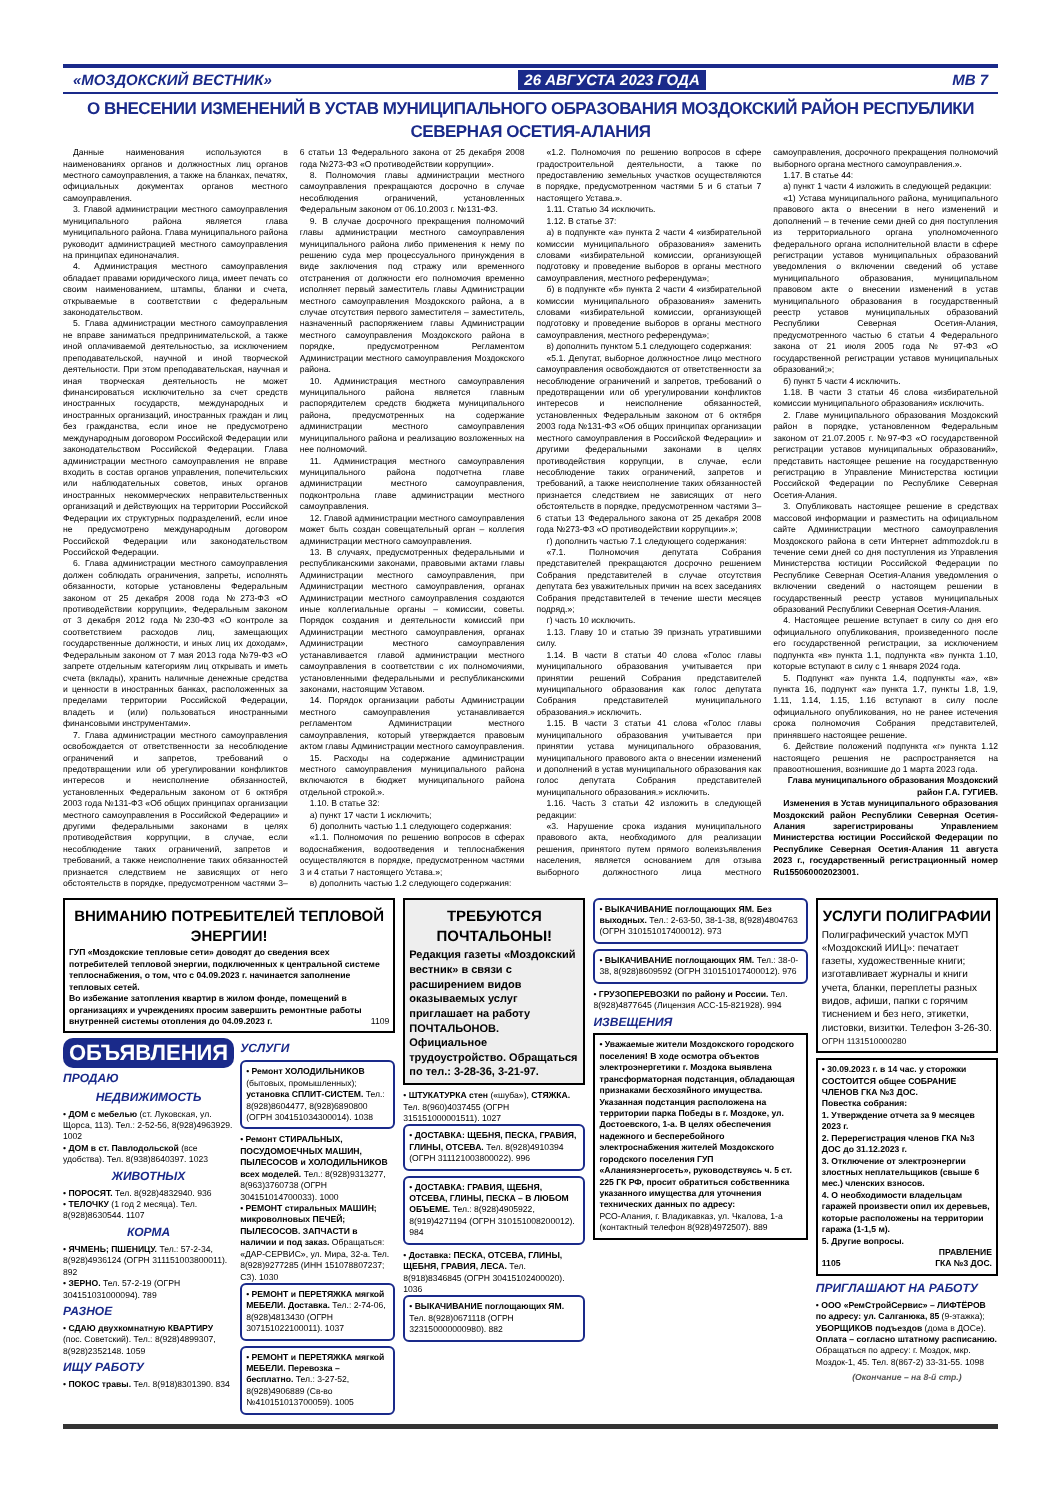«МОЗДОКСКИЙ ВЕСТНИК» 26 АВГУСТА 2023 ГОДА МВ 7
О ВНЕСЕНИИ ИЗМЕНЕНИЙ В УСТАВ МУНИЦИПАЛЬНОГО ОБРАЗОВАНИЯ МОЗДОКСКИЙ РАЙОН РЕСПУБЛИКИ СЕВЕРНАЯ ОСЕТИЯ-АЛАНИЯ
Данные наименования используются в наименованиях органов и должностных лиц органов местного самоуправления, а также на бланках, печатях, официальных документах органов местного самоуправления.
3. Главой администрации местного самоуправления муниципального района является глава муниципального района. Глава муниципального района руководит администрацией местного самоуправления на принципах единоначалия.
4. Администрация местного самоуправления обладает правами юридического лица, имеет печать со своим наименованием, штампы, бланки и счета, открываемые в соответствии с федеральным законодательством.
5. Глава администрации местного самоуправления не вправе заниматься предпринимательской, а также иной оплачиваемой деятельностью, за исключением преподавательской, научной и иной творческой деятельности. При этом преподавательская, научная и иная творческая деятельность не может финансироваться исключительно за счет средств иностранных государств, международных и иностранных организаций, иностранных граждан и лиц без гражданства, если иное не предусмотрено международным договором Российской Федерации или законодательством Российской Федерации. Глава администрации местного самоуправления не вправе входить в состав органов управления, попечительских или наблюдательных советов, иных органов иностранных некоммерческих неправительственных организаций и действующих на территории Российской Федерации их структурных подразделений, если иное не предусмотрено международным договором Российской Федерации или законодательством Российской Федерации.
6. Глава администрации местного самоуправления должен соблюдать ограничения, запреты, исполнять обязанности, которые установлены Федеральным законом от 25 декабря 2008 года №273-ФЗ «О противодействии коррупции», Федеральным законом от 3 декабря 2012 года №230-ФЗ «О контроле за соответствием расходов лиц, замещающих государственные должности, и иных лиц их доходам», Федеральным законом от 7 мая 2013 года №79-ФЗ «О запрете отдельным категориям лиц открывать и иметь счета (вклады), хранить наличные денежные средства и ценности в иностранных банках, расположенных за пределами территории Российской Федерации, владеть и (или) пользоваться иностранными финансовыми инструментами».
7. Глава администрации местного самоуправления освобождается от ответственности за несоблюдение ограничений и запретов, требований о предотвращении или об урегулировании конфликтов интересов и неисполнение обязанностей, установленных Федеральным законом от 6 октября 2003 года №131-ФЗ «Об общих принципах организации местного самоуправления в Российской Федерации» и другими федеральными законами в целях противодействия коррупции, в случае, если несоблюдение таких ограничений, запретов и требований, а также неисполнение таких обязанностей признается следствием не зависящих от него обстоятельств в порядке, предусмотренном частями 3–6 статьи 13 Федерального закона от 25 декабря 2008 года №273-ФЗ «О противодействии коррупции».
8. Полномочия главы администрации местного самоуправления прекращаются досрочно в случае несоблюдения ограничений, установленных Федеральным законом от 06.10.2003 г. №131-ФЗ.
9. В случае досрочного прекращения полномочий главы администрации местного самоуправления муниципального района либо применения к нему по решению суда мер процессуального принуждения в виде заключения под стражу или временного отстранения от должности его полномочия временно исполняет первый заместитель главы Администрации местного самоуправления Моздокского района, а в случае отсутствия первого заместителя – заместитель, назначенный распоряжением главы Администрации местного самоуправления Моздокского района в порядке, предусмотренном Регламентом Администрации местного самоуправления Моздокского района.
10. Администрация местного самоуправления муниципального района является главным распорядителем средств бюджета муниципального района, предусмотренных на содержание администрации местного самоуправления муниципального района и реализацию возложенных на нее полномочий.
11. Администрация местного самоуправления муниципального района подотчетна главе администрации местного самоуправления, подконтрольна главе администрации местного самоуправления.
12. Главой администрации местного самоуправления может быть создан совещательный орган – коллегия администрации местного самоуправления.
13. В случаях, предусмотренных федеральными и республиканскими законами, правовыми актами главы Администрации местного самоуправления, при Администрации местного самоуправления, органах Администрации местного самоуправления создаются иные коллегиальные органы – комиссии, советы. Порядок создания и деятельности комиссий при Администрации местного самоуправления, органах Администрации местного самоуправления устанавливается главой администрации местного самоуправления в соответствии с их полномочиями, установленными федеральными и республиканскими законами, настоящим Уставом.
14. Порядок организации работы Администрации местного самоуправления устанавливается регламентом Администрации местного самоуправления, который утверждается правовым актом главы Администрации местного самоуправления.
15. Расходы на содержание администрации местного самоуправления муниципального района включаются в бюджет муниципального района отдельной строкой.».
1.10. В статье 32:
а) пункт 17 части 1 исключить;
б) дополнить частью 1.1 следующего содержания:
«1.1. Полномочия по решению вопросов в сферах водоснабжения, водоотведения и теплоснабжения осуществляются в порядке, предусмотренном частями 3 и 4 статьи 7 настоящего Устава.»;
в) дополнить частью 1.2 следующего содержания:
«1.2. Полномочия по решению вопросов в сфере градостроительной деятельности, а также по предоставлению земельных участков осуществляются в порядке, предусмотренном частями 5 и 6 статьи 7 настоящего Устава.».
1.11. Статью 34 исключить.
1.12. В статье 37:
а) в подпункте «а» пункта 2 части 4 «избирательной комиссии муниципального образования» заменить словами «избирательной комиссии, организующей подготовку и проведение выборов в органы местного самоуправления, местного референдума»;
б) в подпункте «б» пункта 2 части 4 «избирательной комиссии муниципального образования» заменить словами «избирательной комиссии, организующей подготовку и проведение выборов в органы местного самоуправления, местного референдума»;
в) дополнить пунктом 5.1 следующего содержания:
«5.1. Депутат, выборное должностное лицо местного самоуправления освобождаются от ответственности за несоблюдение ограничений и запретов, требований о предотвращении или об урегулировании конфликтов интересов и неисполнение обязанностей, установленных Федеральным законом от 6 октября 2003 года №131-ФЗ «Об общих принципах организации местного самоуправления в Российской Федерации» и другими федеральными законами в целях противодействия коррупции, в случае, если несоблюдение таких ограничений, запретов и требований, а также неисполнение таких обязанностей признается следствием не зависящих от него обстоятельств в порядке, предусмотренном частями 3–6 статьи 13 Федерального закона от 25 декабря 2008 года №273-ФЗ «О противодействии коррупции».»;
г) дополнить частью 7.1 следующего содержания:
«7.1. Полномочия депутата Собрания представителей прекращаются досрочно решением Собрания представителей в случае отсутствия депутата без уважительных причин на всех заседаниях Собрания представителей в течение шести месяцев подряд.»;
г) часть 10 исключить.
1.13. Главу 10 и статью 39 признать утратившими силу.
1.14. В части 8 статьи 40 слова «Голос главы муниципального образования учитывается при принятии решений Собрания представителей муниципального образования как голос депутата Собрания представителей муниципального образования.» исключить.
1.15. В части 3 статьи 41 слова «Голос главы муниципального образования учитывается при принятии устава муниципального образования, муниципального правового акта о внесении изменений и дополнений в устав муниципального образования как голос депутата Собрания представителей муниципального образования.» исключить.
1.16. Часть 3 статьи 42 изложить в следующей редакции:
«3. Нарушение срока издания муниципального правового акта, необходимого для реализации решения, принятого путем прямого волеизъявления населения, является основанием для отзыва выборного должностного лица местного самоуправления, досрочного прекращения полномочий выборного органа местного самоуправления.».
1.17. В статье 44:
а) пункт 1 части 4 изложить в следующей редакции:
«1) Устава муниципального района, муниципального правового акта о внесении в него изменений и дополнений – в течение семи дней со дня поступления из территориального органа уполномоченного федерального органа исполнительной власти в сфере регистрации уставов муниципальных образований уведомления о включении сведений об уставе муниципального образования, муниципальном правовом акте о внесении изменений в устав муниципального образования в государственный реестр уставов муниципальных образований Республики Северная Осетия-Алания, предусмотренного частью 6 статьи 4 Федерального закона от 21 июля 2005 года № 97-ФЗ «О государственной регистрации уставов муниципальных образований;»;
б) пункт 5 части 4 исключить.
1.18. В части 3 статьи 46 слова «избирательной комиссии муниципального образования» исключить.
2. Главе муниципального образования Моздокский район в порядке, установленном Федеральным законом от 21.07.2005 г. №97-ФЗ «О государственной регистрации уставов муниципальных образований», представить настоящее решение на государственную регистрацию в Управление Министерства юстиции Российской Федерации по Республике Северная Осетия-Алания.
3. Опубликовать настоящее решение в средствах массовой информации и разместить на официальном сайте Администрации местного самоуправления Моздокского района в сети Интернет admmozdok.ru в течение семи дней со дня поступления из Управления Министерства юстиции Российской Федерации по Республике Северная Осетия-Алания уведомления о включении сведений о настоящем решении в государственный реестр уставов муниципальных образований Республики Северная Осетия-Алания.
4. Настоящее решение вступает в силу со дня его официального опубликования, произведенного после его государственной регистрации, за исключением подпункта «в» пункта 1.1, подпункта «в» пункта 1.10, которые вступают в силу с 1 января 2024 года.
5. Подпункт «а» пункта 1.4, подпункты «а», «в» пункта 16, подпункт «а» пункта 1.7, пункты 1.8, 1.9, 1.11, 1.14, 1.15, 1.16 вступают в силу после официального опубликования, но не ранее истечения срока полномочия Собрания представителей, принявшего настоящее решение.
6. Действие положений подпункта «г» пункта 1.12 настоящего решения не распространяется на правоотношения, возникшие до 1 марта 2023 года.
Глава муниципального образования Моздокский район Г.А. ГУГИЕВ.
Изменения в Устав муниципального образования Моздокский район Республики Северная Осетия-Алания зарегистрированы Управлением Министерства юстиции Российской Федерации по Республике Северная Осетия-Алания 11 августа 2023 г., государственный регистрационный номер Ru155060002023001.
ВНИМАНИЮ ПОТРЕБИТЕЛЕЙ ТЕПЛОВОЙ ЭНЕРГИИ!
ГУП «Моздокские тепловые сети» доводят до сведения всех потребителей тепловой энергии, подключенных к центральной системе теплоснабжения, о том, что с 04.09.2023 г. начинается заполнение тепловых сетей.
Во избежание затопления квартир в жилом фонде, помещений в организациях и учреждениях просим завершить ремонтные работы внутренней системы отопления до 04.09.2023 г. 1109
ОБЪЯВЛЕНИЯ
ПРОДАЮ
НЕДВИЖИМОСТЬ
• ДОМ с мебелью (ст. Луковская, ул. Щорса, 113). Тел.: 2-52-56, 8(928)4963929. 1002
• ДОМ в ст. Павлодольской (все удобства). Тел. 8(938)8640397. 1023
ЖИВОТНЫХ
• ПОРОСЯТ. Тел. 8(928)4832940. 936
• ТЕЛОЧКУ (1 год 2 месяца). Тел. 8(928)8630544. 1107
КОРМА
• ЯЧМЕНЬ; ПШЕНИЦУ. Тел.: 57-2-34, 8(928)4936124 (ОГРН 311151003800011). 892
• ЗЕРНО. Тел. 57-2-19 (ОГРН 304151031000094). 789
РАЗНОЕ
• СДАЮ двухкомнатную КВАРТИРУ (пос. Советский). Тел.: 8(928)4899307, 8(928)2352148. 1059
ИЩУ РАБОТУ
• ПОКОС травы. Тел. 8(918)8301390. 834
УСЛУГИ
• Ремонт ХОЛОДИЛЬНИКОВ (бытовых, промышленных); установка СПЛИТ-СИСТЕМ. Тел.: 8(928)8604477, 8(928)6890800 (ОГРН 304151034300014). 1038
• Ремонт СТИРАЛЬНЫХ, ПОСУДОМОЕЧНЫХ МАШИН, ПЫЛЕСОСОВ и ХОЛОДИЛЬНИКОВ всех моделей. Тел.: 8(928)9313277, 8(963)3760738 (ОГРН 304151014700033). 1000
• РЕМОНТ стиральных МАШИН; микроволновых ПЕЧЕЙ; ПЫЛЕСОСОВ. ЗАПЧАСТИ в наличии и под заказ. Обращаться: «ДАР-СЕРВИС», ул. Мира, 32-а. Тел. 8(928)9277285 (ИНН 151078807237; СЗ). 1030
• РЕМОНТ и ПЕРЕТЯЖКА мягкой МЕБЕЛИ. Доставка. Тел.: 2-74-06, 8(928)4813430 (ОГРН 307151022100011). 1037
• РЕМОНТ и ПЕРЕТЯЖКА мягкой МЕБЕЛИ. Перевозка – бесплатно. Тел.: 3-27-52, 8(928)4906889 (Св-во №410151013700059). 1005
ТРЕБУЮТСЯ ПОЧТАЛЬОНЫ!
Редакция газеты «Моздокский вестник» в связи с расширением видов оказываемых услуг приглашает на работу ПОЧТАЛЬОНОВ. Официальное трудоустройство. Обращаться по тел.: 3-28-36, 3-21-97.
• ШТУКАТУРКА стен («шуба»), СТЯЖКА. Тел. 8(960)4037455 (ОГРН 315151000001511). 1027
• ДОСТАВКА: ЩЕБНЯ, ПЕСКА, ГРАВИЯ, ГЛИНЫ, ОТСЕВА. Тел. 8(928)4910394 (ОГРН 311121003800022). 996
• ДОСТАВКА: ГРАВИЯ, ЩЕБНЯ, ОТСЕВА, ГЛИНЫ, ПЕСКА – В ЛЮБОМ ОБЪЕМЕ. Тел.: 8(928)4905922, 8(919)4271194 (ОГРН 310151008200012). 984
• Доставка: ПЕСКА, ОТСЕВА, ГЛИНЫ, ЩЕБНЯ, ГРАВИЯ, ЛЕСА. Тел. 8(918)8346845 (ОГРН 30415102400020). 1036
• ВЫКАЧИВАНИЕ поглощающих ЯМ. Тел. 8(928)0671118 (ОГРН 323150000000980). 882
• ВЫКАЧИВАНИЕ поглощающих ЯМ. Без выходных. Тел.: 2-63-50, 38-1-38, 8(928)4804763 (ОГРН 310151017400012). 973
• ВЫКАЧИВАНИЕ поглощающих ЯМ. Тел.: 38-0-38, 8(928)8609592 (ОГРН 310151017400012). 976
• ГРУЗОПЕРЕВОЗКИ по району и России. Тел. 8(928)4877645 (Лицензия АСС-15-821928). 994
ИЗВЕЩЕНИЯ
• Уважаемые жители Моздокского городского поселения! В ходе осмотра объектов электроэнергетики г. Моздока выявлена трансформаторная подстанция, обладающая признаками бесхозяйного имущества.
Указанная подстанция расположена на территории парка Победы в г. Моздоке, ул. Достоевского, 1-а. В целях обеспечения надежного и бесперебойного электроснабжения жителей Моздокского городского поселения ГУП «Аланияэнергосеть», руководствуясь ч. 5 ст. 225 ГК РФ, просит обратиться собственника указанного имущества для уточнения технических данных по адресу:
РСО-Алания, г. Владикавказ, ул. Чкалова, 1-а (контактный телефон 8(928)4972507). 889
УСЛУГИ ПОЛИГРАФИИ
Полиграфический участок МУП «Моздокский ИИЦ»: печатает газеты, художественные книги; изготавливает журналы и книги учета, бланки, переплеты разных видов, афиши, папки с горячим тиснением и без него, этикетки, листовки, визитки. Телефон 3-26-30. ОГРН 1131510000280
• 30.09.2023 г. в 14 час. у сторожки СОСТОИТСЯ общее СОБРАНИЕ ЧЛЕНОВ ГКА №3 ДОС.
Повестка собрания:
1. Утверждение отчета за 9 месяцев 2023 г.
2. Перерегистрация членов ГКА №3 ДОС до 31.12.2023 г.
3. Отключение от электроэнергии злостных неплательщиков (свыше 6 мес.) членских взносов.
4. О необходимости владельцам гаражей произвести опил их деревьев, которые расположены на территории гаража (1-1,5 м).
5. Другие вопросы.
ПРАВЛЕНИЕ
1105 ГКА №3 ДОС.
ПРИГЛАШАЮТ НА РАБОТУ
• ООО «РемСтройСервис» – ЛИФТЁРОВ по адресу: ул. Салганюка, 85 (9-этажка); УБОРЩИКОВ подъездов (дома в ДОСе). Оплата – согласно штатному расписанию. Обращаться по адресу: г. Моздок, мкр. Моздок-1, 45. Тел. 8(867-2) 33-31-55. 1098
(Окончание – на 8-й стр.)